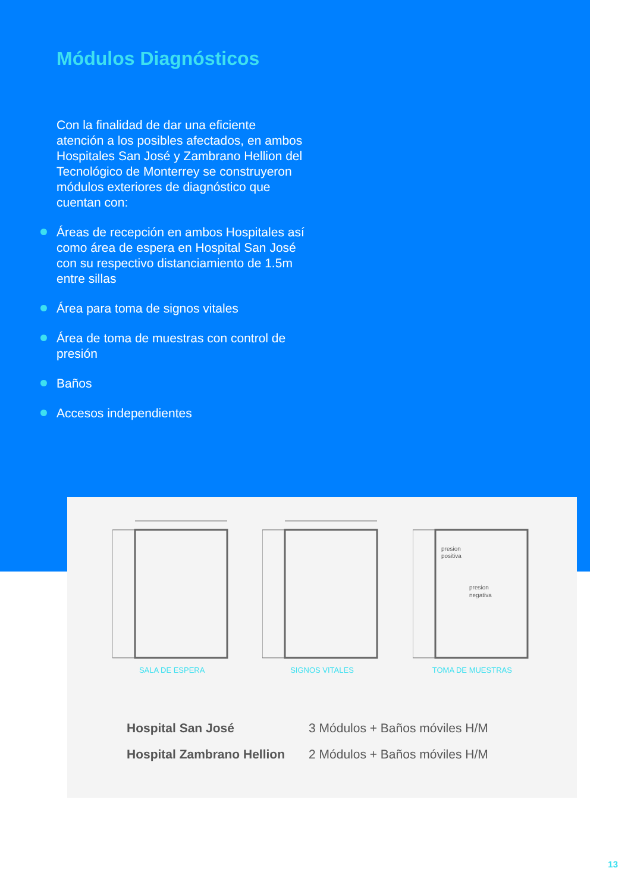Módulos Diagnósticos
Con la finalidad de dar una eficiente atención a los posibles afectados, en ambos Hospitales San José y Zambrano Hellion del Tecnológico de Monterrey se construyeron módulos exteriores de diagnóstico que cuentan con:
Áreas de recepción en ambos Hospitales así como área de espera en Hospital San José con su respectivo distanciamiento de 1.5m entre sillas
Área para toma de signos vitales
Área de toma de muestras con control de presión
Baños
Accesos independientes
SALA DE ESPERA SIGNOS VITALES
presion
positiva
presion
negativa
TOMA DE MUESTRAS
| Hospital San José | 3 Módulos + Baños móviles H/M |
| Hospital Zambrano Hellion | 2 Módulos + Baños móviles H/M |
13